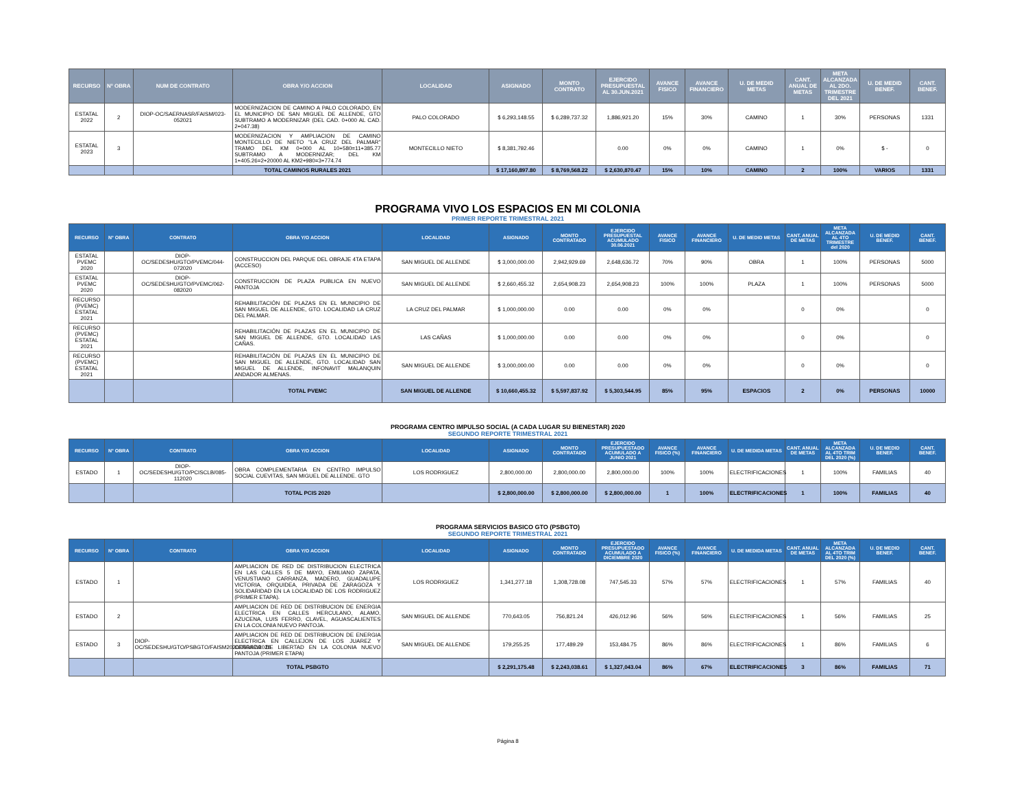| RECURSO | N° OBRA | NUM DE CONTRATO | OBRA Y/O ACCION | LOCALIDAD | ASIGNADO | MONTO CONTRATO | EJERCIDO PRESUPUESTAL AL 30.JUN.2021 | AVANCE FISICO | AVANCE FINANCIERO | U. DE MEDID METAS | CANT. ANUAL DE METAS | META ALCANZADA AL 2DO. TRIMESTRE DEL 2021 | U. DE MEDID BENEF. | CANT. BENEF. |
| --- | --- | --- | --- | --- | --- | --- | --- | --- | --- | --- | --- | --- | --- | --- |
| ESTATAL 2022 | 2 | DIOP-OC/SAERNASR/FAISM/023-052021 | MODERNIZACION DE CAMINO A PALO COLORADO, EN EL MUNICIPIO DE SAN MIGUEL DE ALLENDE, GTO SUBTRAMO A MODERNIZAR (DEL CAD. 0+000 AL CAD. 2+047.38) | PALO COLORADO | $ 6,293,148.55 | $ 6,289,737.32 | 1,886,921.20 | 15% | 30% | CAMINO | 1 | 30% | PERSONAS | 1331 |
| ESTATAL 2023 | 3 | | MODERNIZACION Y AMPLIACION DE CAMINO MONTECILLO DE NIETO "LA CRUZ DEL PALMAR" TRAMO DEL KM 0+000 AL 10+580=11+385.77 SUBTRAMO A MODERNIZAR; DEL KM 1+405.26=2+20000 AL KM2+980=3+774.74 | MONTECILLO NIETO | $ 8,381,792.46 | | 0.00 | 0% | 0% | CAMINO | 1 | 0% | $ - | 0 |
| | | | TOTAL CAMINOS RURALES 2021 | | $ 17,160,897.80 | $ 8,769,568.22 | $ 2,630,870.47 | 15% | 10% | CAMINO | 2 | 100% | VARIOS | 1331 |
PROGRAMA VIVO LOS ESPACIOS EN MI COLONIA
PRIMER REPORTE TRIMESTRAL 2021
| RECURSO | N° OBRA | CONTRATO | OBRA Y/O ACCION | LOCALIDAD | ASIGNADO | MONTO CONTRATADO | EJERCIDO PRESUPUESTAL ACUMULADO 30.06.2021 | AVANCE FISICO | AVANCE FINANCIERO | U. DE MEDID METAS | CANT. ANUAL DE METAS | META ALCANZADA AL 4TO TRIMESTRE del 2020 | U. DE MEDID BENEF. | CANT. BENEF. |
| --- | --- | --- | --- | --- | --- | --- | --- | --- | --- | --- | --- | --- | --- | --- |
| ESTATAL PVEMC 2020 | | DIOP-OC/SEDESHU/GTO/PVEMC/044-072020 | CONSTRUCCION DEL PARQUE DEL OBRAJE 4TA ETAPA (ACCESO) | SAN MIGUEL DE ALLENDE | $ 3,000,000.00 | 2,942,929.69 | 2,648,636.72 | 70% | 90% | OBRA | 1 | 100% | PERSONAS | 5000 |
| ESTATAL PVEMC 2020 | | DIOP-OC/SEDESHU/GTO/PVEMC/062-082020 | CONSTRUCCION DE PLAZA PUBLICA EN NUEVO PANTOJA | SAN MIGUEL DE ALLENDE | $ 2,660,455.32 | 2,654,908.23 | 2,654,908.23 | 100% | 100% | PLAZA | 1 | 100% | PERSONAS | 5000 |
| RECURSO (PVEMC) ESTATAL 2021 | | | REHABILITACIÓN DE PLAZAS EN EL MUNICIPIO DE SAN MIGUEL DE ALLENDE, GTO. LOCALIDAD LA CRUZ DEL PALMAR. | LA CRUZ DEL PALMAR | $ 1,000,000.00 | 0.00 | 0.00 | 0% | 0% | | 0 | 0% | | 0 |
| RECURSO (PVEMC) ESTATAL 2021 | | | REHABILITACIÓN DE PLAZAS EN EL MUNICIPIO DE SAN MIGUEL DE ALLENDE, GTO. LOCALIDAD LAS CAÑAS. | LAS CAÑAS | $ 1,000,000.00 | 0.00 | 0.00 | 0% | 0% | | 0 | 0% | | 0 |
| RECURSO (PVEMC) ESTATAL 2021 | | | REHABILITACIÓN DE PLAZAS EN EL MUNICIPIO DE SAN MIGUEL DE ALLENDE, GTO. LOCALIDAD SAN MIGUEL DE ALLENDE, INFONAVIT MALANQUIN ANDADOR ALMENAS. | SAN MIGUEL DE ALLENDE | $ 3,000,000.00 | 0.00 | 0.00 | 0% | 0% | | 0 | 0% | | 0 |
| | | | TOTAL PVEMC | SAN MIGUEL DE ALLENDE | $ 10,660,455.32 | $ 5,597,837.92 | $ 5,303,544.95 | 85% | 95% | ESPACIOS | 2 | 0% | PERSONAS | 10000 |
PROGRAMA CENTRO IMPULSO SOCIAL (A CADA LUGAR SU BIENESTAR) 2020
SEGUNDO REPORTE TRIMESTRAL 2021
| RECURSO | N° OBRA | CONTRATO | OBRA Y/O ACCION | LOCALIDAD | ASIGNADO | MONTO CONTRATADO | EJERCIDO PRESUPUESTADO ACUMULADO A JUNIO 2021 | AVANCE FISICO (%) | AVANCE FINANCIERO | U. DE MEDIDA METAS | CANT. ANUAL DE METAS | META ALCANZADA AL 4TO TRIM DEL 2020 (%) | U. DE MEDID BENEF. | CANT. BENEF. |
| --- | --- | --- | --- | --- | --- | --- | --- | --- | --- | --- | --- | --- | --- | --- |
| ESTADO | 1 | DIOP-OC/SEDESHU/GTO/PCISCLB/085-112020 | OBRA COMPLEMENTARIA EN CENTRO IMPULSO SOCIAL CUEVITAS, SAN MIGUEL DE ALLENDE. GTO | LOS RODRIGUEZ | 2,800,000.00 | 2,800,000.00 | 2,800,000.00 | 100% | 100% | ELECTRIFICACIONES | 1 | 100% | FAMILIAS | 40 |
| | | | TOTAL PCIS 2020 | | $ 2,800,000.00 | $ 2,800,000.00 | $ 2,800,000.00 | 1 | 100% | ELECTRIFICACIONES | 1 | 100% | FAMILIAS | 40 |
PROGRAMA SERVICIOS BASICO GTO (PSBGTO)
SEGUNDO REPORTE TRIMESTRAL 2021
| RECURSO | N° OBRA | CONTRATO | OBRA Y/O ACCION | LOCALIDAD | ASIGNADO | MONTO CONTRATADO | EJERCIDO PRESUPUESTADO ACUMULADO A DICIEMBRE 2020 | AVANCE FISICO (%) | AVANCE FINANCIERO | U. DE MEDIDA METAS | CANT. ANUAL DE METAS | META ALCANZADA AL 4TO TRIM DEL 2020 (%) | U. DE MEDID BENEF. | CANT. BENEF. |
| --- | --- | --- | --- | --- | --- | --- | --- | --- | --- | --- | --- | --- | --- | --- |
| ESTADO | 1 | | AMPLIACION DE RED DE DISTRIBUCION ELECTRICA EN LAS CALLES 5 DE MAYO, EMILIANO ZAPATA, VENUSTIANO CARRANZA, MADERO, GUADALUPE VICTORIA, ORQUIDEA, PRIVADA DE ZARAGOZA Y SOLIDARIDAD EN LA LOCALIDAD DE LOS RODRIGUEZ (PRIMER ETAPA). | LOS RODRIGUEZ | 1,341,277.18 | 1,308,728.08 | 747,545.33 | 57% | 57% | ELECTRIFICACIONES | 1 | 57% | FAMILIAS | 40 |
| ESTADO | 2 | | AMPLIACION DE RED DE DISTRIBUCION DE ENERGIA ELECTRICA EN CALLES HERCULANO, ALAMO, AZUCENA, LUIS FERRO, CLAVEL, AGUASCALIENTES EN LA COLONIA NUEVO PANTOJA. | SAN MIGUEL DE ALLENDE | 770,643.05 | 756,821.24 | 426,012.96 | 56% | 56% | ELECTRIFICACIONES | 1 | 56% | FAMILIAS | 25 |
| ESTADO | 3 | DIOP-OC/SEDESHU/GTO/PSBGTO/FAISM2020/050/07/2020 | AMPLIACION DE RED DE DISTRIBUCION DE ENERGIA ELECTRICA EN CALLEJON DE LOS JUAREZ Y CERRADA DE LIBERTAD EN LA COLONIA NUEVO PANTOJA (PRIMER ETAPA) | SAN MIGUEL DE ALLENDE | 179,255.25 | 177,489.29 | 153,484.75 | 86% | 86% | ELECTRIFICACIONES | 1 | 86% | FAMILIAS | 6 |
| | | | TOTAL PSBGTO | | $ 2,291,175.48 | $ 2,243,038.61 | $ 1,327,043.04 | 86% | 67% | ELECTRIFICACIONES | 3 | 86% | FAMILIAS | 71 |
Página 8